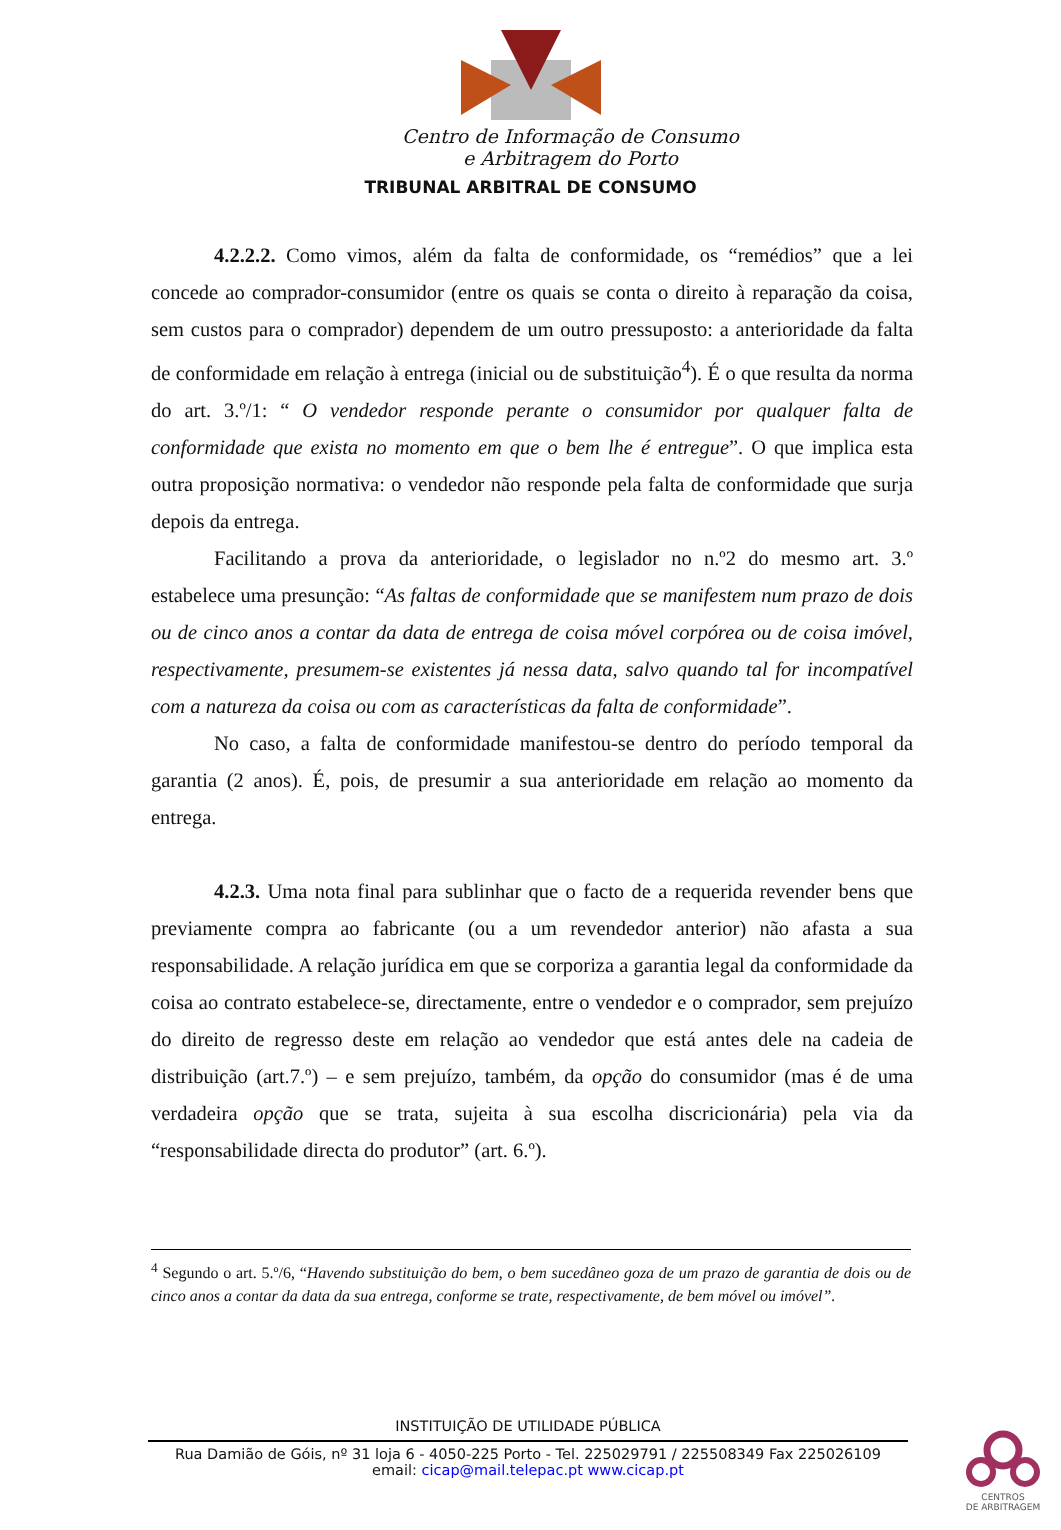Centro de Informação de Consumo
e Arbitragem do Porto
TRIBUNAL ARBITRAL DE CONSUMO
4.2.2.2. Como vimos, além da falta de conformidade, os “remédios” que a lei concede ao comprador-consumidor (entre os quais se conta o direito à reparação da coisa, sem custos para o comprador) dependem de um outro pressuposto: a anterioridade da falta de conformidade em relação à entrega (inicial ou de substituição<sup>4</sup>). É o que resulta da norma do art. 3.º/1: “ O vendedor responde perante o consumidor por qualquer falta de conformidade que exista no momento em que o bem lhe é entregue”. O que implica esta outra proposição normativa: o vendedor não responde pela falta de conformidade que surja depois da entrega.
Facilitando a prova da anterioridade, o legislador no n.º2 do mesmo art. 3.º estabelece uma presunção: “As faltas de conformidade que se manifestem num prazo de dois ou de cinco anos a contar da data de entrega de coisa móvel corpórea ou de coisa imóvel, respectivamente, presumem-se existentes já nessa data, salvo quando tal for incompatível com a natureza da coisa ou com as características da falta de conformidade”.
No caso, a falta de conformidade manifestou-se dentro do período temporal da garantia (2 anos). É, pois, de presumir a sua anterioridade em relação ao momento da entrega.
4.2.3. Uma nota final para sublinhar que o facto de a requerida revender bens que previamente compra ao fabricante (ou a um revendedor anterior) não afasta a sua responsabilidade. A relação jurídica em que se corporiza a garantia legal da conformidade da coisa ao contrato estabelece-se, directamente, entre o vendedor e o comprador, sem prejuízo do direito de regresso deste em relação ao vendedor que está antes dele na cadeia de distribuição (art.7.º) – e sem prejuízo, também, da opção do consumidor (mas é de uma verdadeira opção que se trata, sujeita à sua escolha discricionária) pela via da “responsabilidade directa do produtor” (art. 6.º).
<sup>4</sup> Segundo o art. 5.º/6, “Havendo substituição do bem, o bem sucedâneo goza de um prazo de garantia de dois ou de cinco anos a contar da data da sua entrega, conforme se trate, respectivamente, de bem móvel ou imóvel”.
INSTITUIÇÃO DE UTILIDADE PÚBLICA
Rua Damião de Góis, nº 31 loja 6 - 4050-225 Porto - Tel. 225029791 / 225508349 Fax 225026109
email: cicap@mail.telepac.pt www.cicap.pt
CENTROS
DE ARBITRAGEM